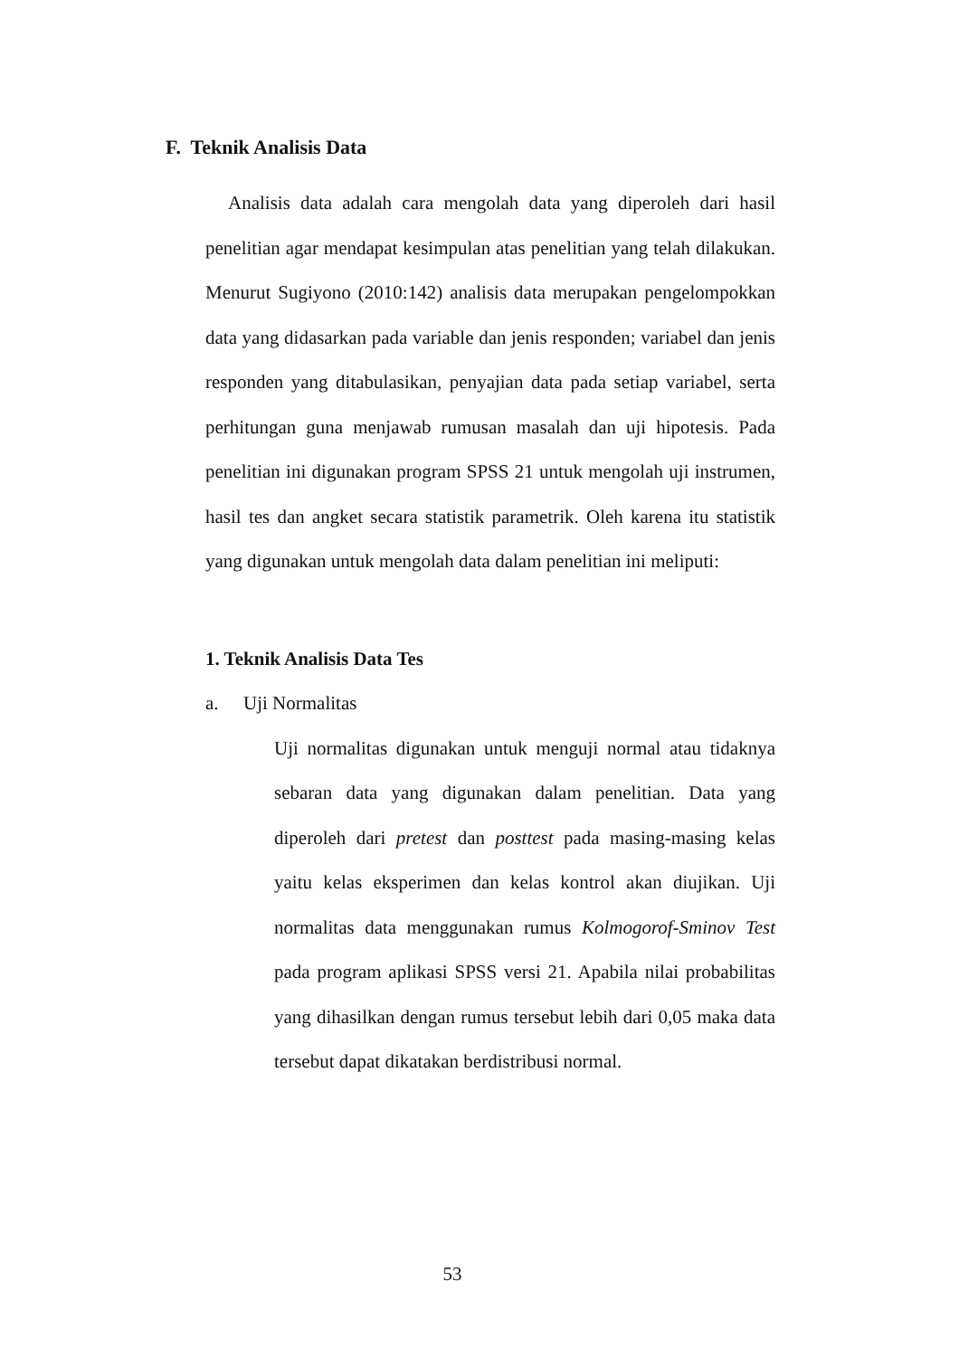F. Teknik Analisis Data
Analisis data adalah cara mengolah data yang diperoleh dari hasil penelitian agar mendapat kesimpulan atas penelitian yang telah dilakukan. Menurut Sugiyono (2010:142) analisis data merupakan pengelompokkan data yang didasarkan pada variable dan jenis responden; variabel dan jenis responden yang ditabulasikan, penyajian data pada setiap variabel, serta perhitungan guna menjawab rumusan masalah dan uji hipotesis. Pada penelitian ini digunakan program SPSS 21 untuk mengolah uji instrumen, hasil tes dan angket secara statistik parametrik. Oleh karena itu statistik yang digunakan untuk mengolah data dalam penelitian ini meliputi:
1. Teknik Analisis Data Tes
a. Uji Normalitas
Uji normalitas digunakan untuk menguji normal atau tidaknya sebaran data yang digunakan dalam penelitian. Data yang diperoleh dari pretest dan posttest pada masing-masing kelas yaitu kelas eksperimen dan kelas kontrol akan diujikan. Uji normalitas data menggunakan rumus Kolmogorof-Sminov Test pada program aplikasi SPSS versi 21. Apabila nilai probabilitas yang dihasilkan dengan rumus tersebut lebih dari 0,05 maka data tersebut dapat dikatakan berdistribusi normal.
53